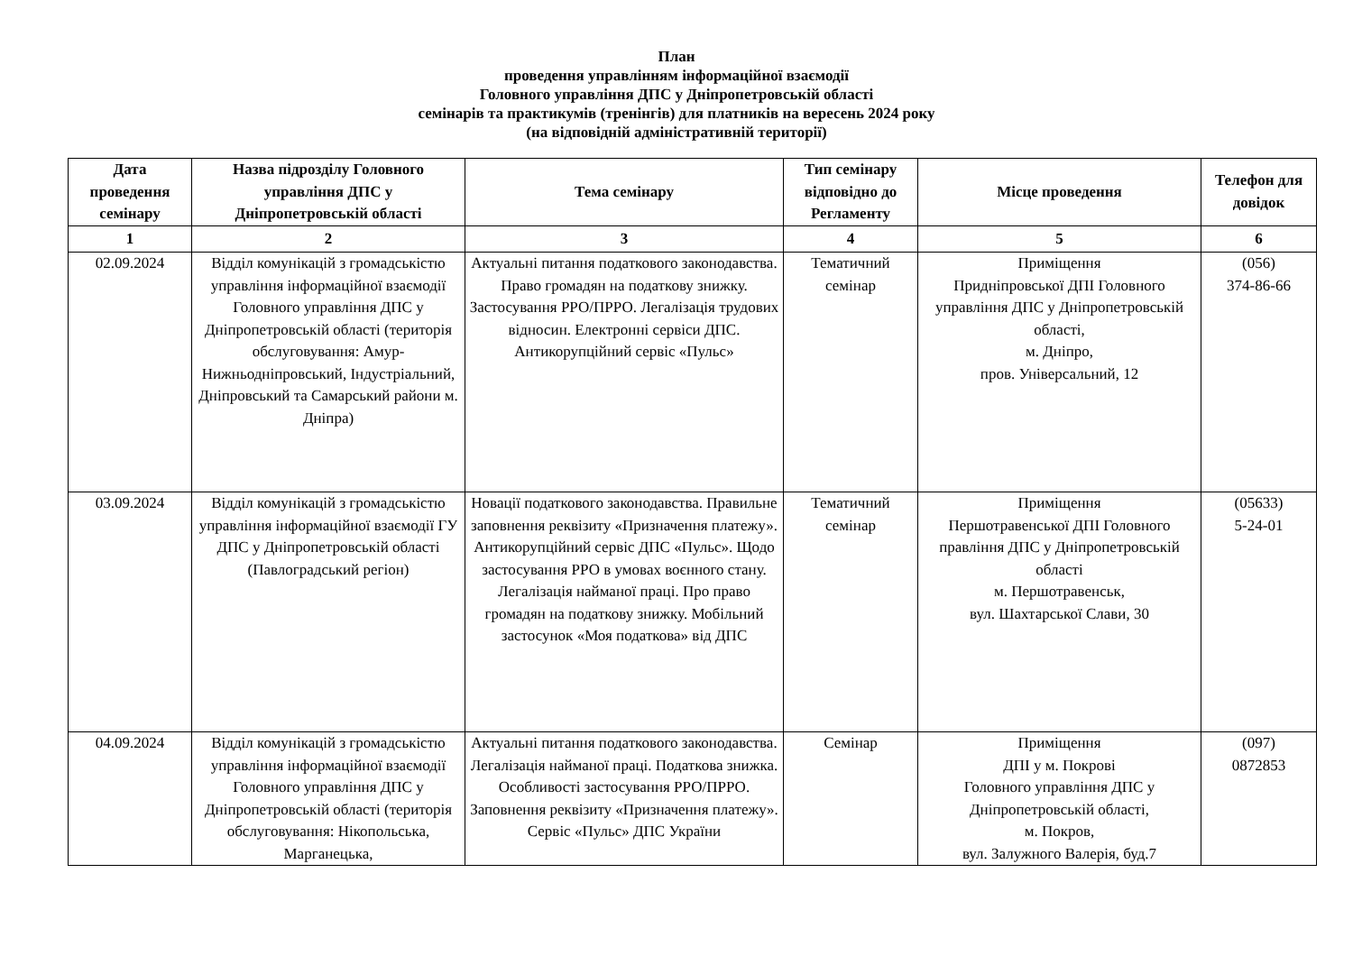План
проведення управлінням інформаційної взаємодії
Головного управління ДПС у Дніпропетровській області
семінарів та практикумів (тренінгів) для платників на вересень 2024 року
(на відповідній адміністративній території)
| Дата проведення семінару | Назва підрозділу Головного управління ДПС у Дніпропетровській області | Тема семінару | Тип семінару відповідно до Регламенту | Місце проведення | Телефон для довідок |
| --- | --- | --- | --- | --- | --- |
| 1 | 2 | 3 | 4 | 5 | 6 |
| 02.09.2024 | Відділ комунікацій з громадськістю управління інформаційної взаємодії Головного управління ДПС у Дніпропетровській області (територія обслуговування: Амур-Нижньодніпровський, Індустріальний, Дніпровський та Самарський райони м. Дніпра) | Актуальні питання податкового законодавства. Право громадян на податкову знижку. Застосування РРО/ПРРО. Легалізація трудових відносин. Електронні сервіси ДПС. Антикорупційний сервіс «Пульс» | Тематичний семінар | Приміщення Придніпровської ДПІ Головного управління ДПС у Дніпропетровській області, м. Дніпро, пров. Універсальний, 12 | (056) 374-86-66 |
| 03.09.2024 | Відділ комунікацій з громадськістю управління інформаційної взаємодії ГУ ДПС у Дніпропетровській області (Павлоградський регіон) | Новації податкового законодавства. Правильне заповнення реквізиту «Призначення платежу». Антикорупційний сервіс ДПС «Пульс». Щодо застосування РРО в умовах воєнного стану. Легалізація найманої праці. Про право громадян на податкову знижку. Мобільний застосунок «Моя податкова» від ДПС | Тематичний семінар | Приміщення Першотравенської ДПІ Головного правління ДПС у Дніпропетровській області м. Першотравенськ, вул. Шахтарської Слави, 30 | (05633) 5-24-01 |
| 04.09.2024 | Відділ комунікацій з громадськістю управління інформаційної взаємодії Головного управління ДПС у Дніпропетровській області (територія обслуговування: Нікопольська, Марганецька, | Актуальні питання податкового законодавства. Легалізація найманої праці. Податкова знижка. Особливості застосування РРО/ПРРО. Заповнення реквізиту «Призначення платежу». Сервіс «Пульс» ДПС України | Семінар | Приміщення ДПІ у м. Покрові Головного управління ДПС у Дніпропетровській області, м. Покров, вул. Залужного Валерія, буд.7 | (097) 0872853 |